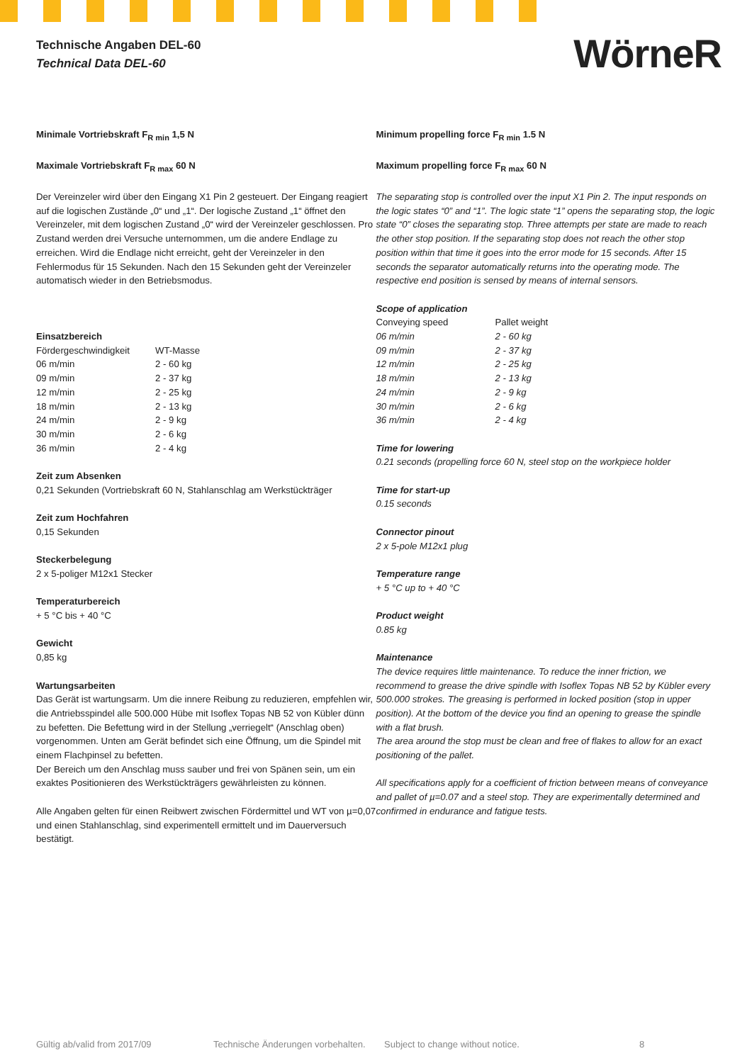Technische Angaben DEL-60
Technical Data DEL-60
WörneR
Minimale Vortriebskraft F<sub>R min</sub> 1,5 N
Maximale Vortriebskraft F<sub>R max</sub> 60 N
Der Vereinzeler wird über den Eingang X1 Pin 2 gesteuert. Der Eingang reagiert auf die logischen Zustände „0“ und „1“. Der logische Zustand „1“ öffnet den Vereinzeler, mit dem logischen Zustand „0“ wird der Vereinzeler geschlossen. Pro Zustand werden drei Versuche unternommen, um die andere Endlage zu erreichen. Wird die Endlage nicht erreicht, geht der Vereinzeler in den Fehlermodus für 15 Sekunden. Nach den 15 Sekunden geht der Vereinzeler automatisch wieder in den Betriebsmodus.
Einsatzbereich
| Fördergeschwindigkeit | WT-Masse |
| 06 m/min | 2 - 60 kg |
| 09 m/min | 2 - 37 kg |
| 12 m/min | 2 - 25 kg |
| 18 m/min | 2 - 13 kg |
| 24 m/min | 2 - 9 kg |
| 30 m/min | 2 - 6 kg |
| 36 m/min | 2 - 4 kg |
Zeit zum Absenken
0,21 Sekunden (Vortriebskraft 60 N, Stahlanschlag am Werkstückträger
Zeit zum Hochfahren
0,15 Sekunden
Steckerbelegung
2 x 5-poliger M12x1 Stecker
Temperaturbereich
+ 5 °C bis + 40 °C
Gewicht
0,85 kg
Wartungsarbeiten
Das Gerät ist wartungsarm. Um die innere Reibung zu reduzieren, emp­fehlen wir, die Antriebsspindel alle 500.000 Hübe mit Isoflex Topas NB 52 von Kübler dünn zu befetten. Die Befettung wird in der Stellung „verriegelt“ (Anschlag oben) vorgenommen. Unten am Gerät befindet sich eine Öffnung, um die Spindel mit einem Flachpinsel zu befetten.
Der Bereich um den Anschlag muss sauber und frei von Spänen sein, um ein exaktes Positionieren des Werkstückträgers gewährleisten zu können.
Alle Angaben gelten für einen Reibwert zwischen Fördermittel und WT von µ=0,07 und einen Stahlanschlag, sind experimentell ermittelt und im Dauer­versuch bestätigt.
Minimum propelling force F<sub>R min</sub> 1.5 N
Maximum propelling force F<sub>R max</sub> 60 N
The separating stop is controlled over the input X1 Pin 2. The input responds on the logic states “0” and “1”. The logic state “1” opens the separating stop, the logic state “0” closes the separating stop. Three attempts per state are made to reach the other stop position. If the separating stop does not reach the other stop position within that time it goes into the error mode for 15 seconds. After 15 seconds the separator automatically returns into the operating mode. The respective end position is sensed by means of internal sensors.
Scope of application
| Conveying speed | Pallet weight |
| 06 m/min | 2 - 60 kg |
| 09 m/min | 2 - 37 kg |
| 12 m/min | 2 - 25 kg |
| 18 m/min | 2 - 13 kg |
| 24 m/min | 2 - 9 kg |
| 30 m/min | 2 - 6 kg |
| 36 m/min | 2 - 4 kg |
Time for lowering
0.21 seconds (propelling force 60 N, steel stop on the workpiece holder
Time for start-up
0.15 seconds
Connector pinout
2 x 5-pole M12x1 plug
Temperature range
+ 5 °C up to + 40 °C
Product weight
0.85 kg
Maintenance
The device requires little maintenance. To reduce the inner friction, we recommend to grease the drive spindle with Isoflex Topas NB 52 by Kübler every 500.000 strokes. The greasing is performed in locked position (stop in upper position). At the bottom of the device you find an opening to grease the spindle with a flat brush.
The area around the stop must be clean and free of flakes to allow for an exact positioning of the pallet.
All specifications apply for a coefficient of friction between means of conveyance and pallet of µ=0.07 and a steel stop. They are experimentally determined and confirmed in endurance and fatigue tests.
Gültig ab/valid from 2017/09 Technische Änderungen vorbehalten. Subject to change without notice. 8